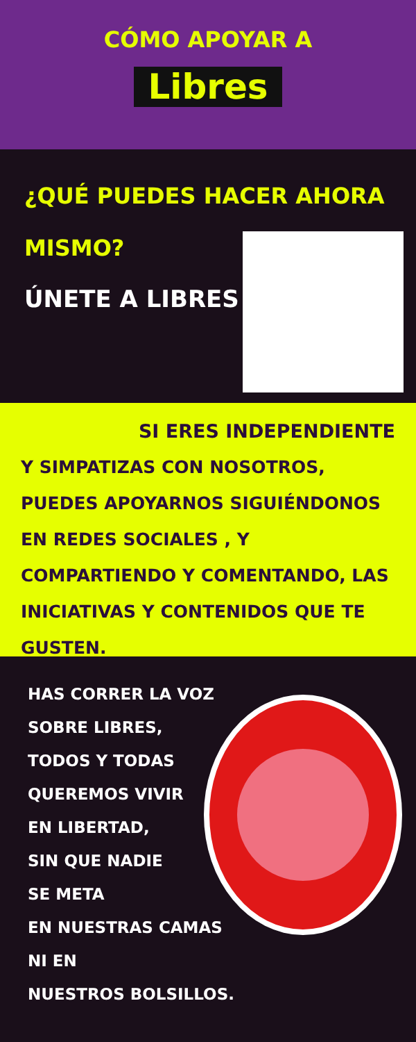CÓMO APOYAR A
Libres
¿QUÉ PUEDES HACER AHORA MISMO?
ÚNETE A LIBRES
SI ERES INDEPENDIENTE
Y SIMPATIZAS CON NOSOTROS, PUEDES APOYARNOS SIGUIÉNDONOS EN REDES SOCIALES , Y COMPARTIENDO Y COMENTANDO, LAS INICIATIVAS Y CONTENIDOS QUE TE GUSTEN.
HAS CORRER LA VOZ
SOBRE LIBRES,
TODOS Y TODAS
QUEREMOS VIVIR
EN LIBERTAD,
SIN QUE NADIE
SE META
EN NUESTRAS CAMAS
NI EN
NUESTROS BOLSILLOS.